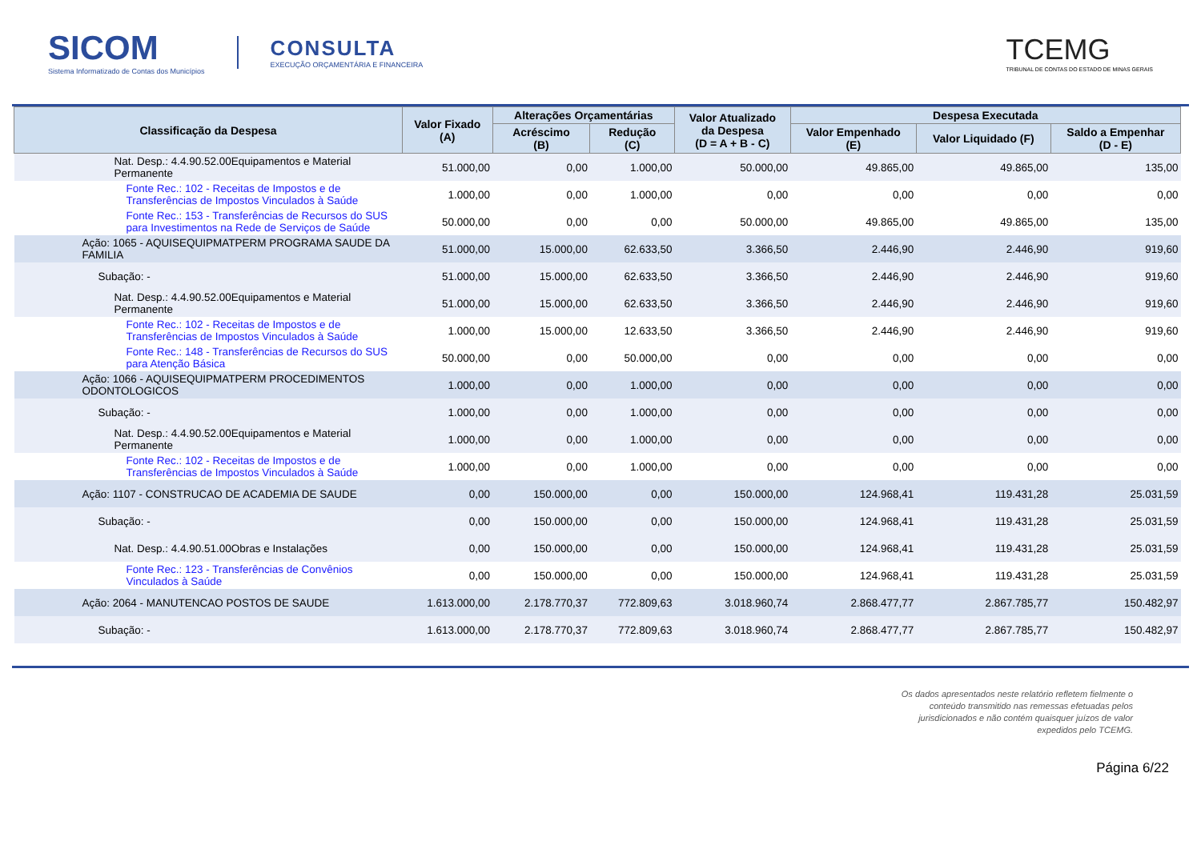SICOM
Sistema Informatizado de Contas dos Municípios
CONSULTA
EXECUÇÃO ORÇAMENTÁRIA E FINANCEIRA
TCEMG
TRIBUNAL DE CONTAS DO ESTADO DE MINAS GERAIS
| Classificação da Despesa | Valor Fixado (A) | Alterações Orçamentárias | | Valor Atualizado da Despesa (D = A + B - C) | Despesa Executada | | |
| --- | --- | --- | --- | --- | --- | --- | --- |
| | | Acréscimo (B) | Redução (C) | | Valor Empenhado (E) | Valor Liquidado (F) | Saldo a Empenhar (D - E) |
| Nat. Desp.: 4.4.90.52.00Equipamentos e Material Permanente | 51.000,00 | 0,00 | 1.000,00 | 50.000,00 | 49.865,00 | 49.865,00 | 135,00 |
| Fonte Rec.: 102 - Receitas de Impostos e de Transferências de Impostos Vinculados à Saúde | 1.000,00 | 0,00 | 1.000,00 | 0,00 | 0,00 | 0,00 | 0,00 |
| Fonte Rec.: 153 - Transferências de Recursos do SUS para Investimentos na Rede de Serviços de Saúde | 50.000,00 | 0,00 | 0,00 | 50.000,00 | 49.865,00 | 49.865,00 | 135,00 |
| Ação: 1065 - AQUISEQUIPMATPERM PROGRAMA SAUDE DA FAMILIA | 51.000,00 | 15.000,00 | 62.633,50 | 3.366,50 | 2.446,90 | 2.446,90 | 919,60 |
| Subação: - | 51.000,00 | 15.000,00 | 62.633,50 | 3.366,50 | 2.446,90 | 2.446,90 | 919,60 |
| Nat. Desp.: 4.4.90.52.00Equipamentos e Material Permanente | 51.000,00 | 15.000,00 | 62.633,50 | 3.366,50 | 2.446,90 | 2.446,90 | 919,60 |
| Fonte Rec.: 102 - Receitas de Impostos e de Transferências de Impostos Vinculados à Saúde | 1.000,00 | 15.000,00 | 12.633,50 | 3.366,50 | 2.446,90 | 2.446,90 | 919,60 |
| Fonte Rec.: 148 - Transferências de Recursos do SUS para Atenção Básica | 50.000,00 | 0,00 | 50.000,00 | 0,00 | 0,00 | 0,00 | 0,00 |
| Ação: 1066 - AQUISEQUIPMATPERM PROCEDIMENTOS ODONTOLOGICOS | 1.000,00 | 0,00 | 1.000,00 | 0,00 | 0,00 | 0,00 | 0,00 |
| Subação: - | 1.000,00 | 0,00 | 1.000,00 | 0,00 | 0,00 | 0,00 | 0,00 |
| Nat. Desp.: 4.4.90.52.00Equipamentos e Material Permanente | 1.000,00 | 0,00 | 1.000,00 | 0,00 | 0,00 | 0,00 | 0,00 |
| Fonte Rec.: 102 - Receitas de Impostos e de Transferências de Impostos Vinculados à Saúde | 1.000,00 | 0,00 | 1.000,00 | 0,00 | 0,00 | 0,00 | 0,00 |
| Ação: 1107 - CONSTRUCAO DE ACADEMIA DE SAUDE | 0,00 | 150.000,00 | 0,00 | 150.000,00 | 124.968,41 | 119.431,28 | 25.031,59 |
| Subação: - | 0,00 | 150.000,00 | 0,00 | 150.000,00 | 124.968,41 | 119.431,28 | 25.031,59 |
| Nat. Desp.: 4.4.90.51.00Obras e Instalações | 0,00 | 150.000,00 | 0,00 | 150.000,00 | 124.968,41 | 119.431,28 | 25.031,59 |
| Fonte Rec.: 123 - Transferências de Convênios Vinculados à Saúde | 0,00 | 150.000,00 | 0,00 | 150.000,00 | 124.968,41 | 119.431,28 | 25.031,59 |
| Ação: 2064 - MANUTENCAO POSTOS DE SAUDE | 1.613.000,00 | 2.178.770,37 | 772.809,63 | 3.018.960,74 | 2.868.477,77 | 2.867.785,77 | 150.482,97 |
| Subação: - | 1.613.000,00 | 2.178.770,37 | 772.809,63 | 3.018.960,74 | 2.868.477,77 | 2.867.785,77 | 150.482,97 |
Os dados apresentados neste relatório refletem fielmente o
conteúdo transmitido nas remessas efetuadas pelos
jurisdicionados e não contém quaisquer juízos de valor
expedidos pelo TCEMG.
Página 6/22